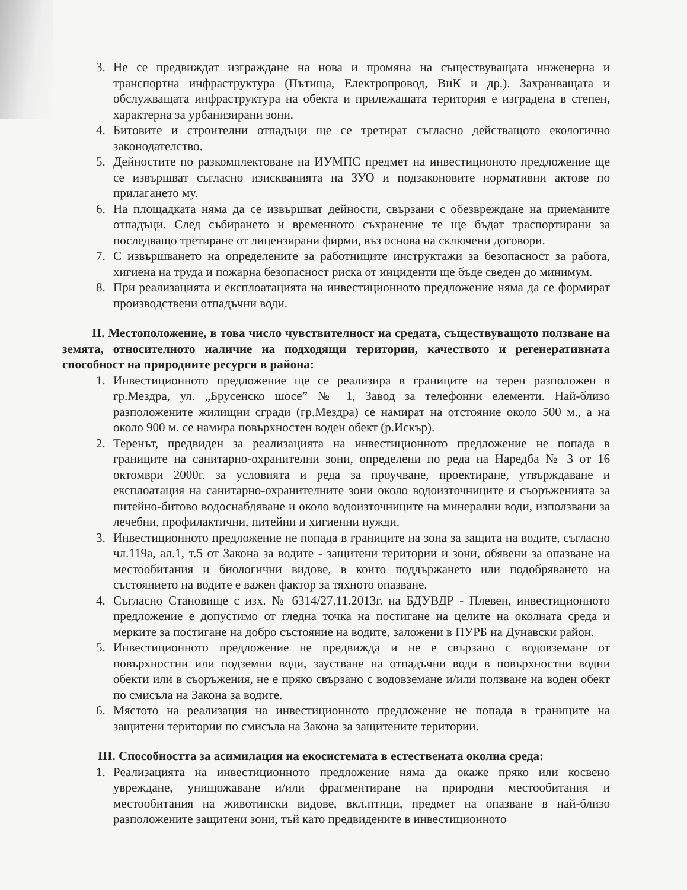3. Не се предвиждат изграждане на нова и промяна на съществуващата инженерна и транспортна инфраструктура (Пътища, Електропровод, ВиК и др.). Захранващата и обслужващата инфраструктура на обекта и прилежащата територия е изградена в степен, характерна за урбанизирани зони.
4. Битовите и строителни отпадъци ще се третират съгласно действащото екологично законодателство.
5. Дейностите по разкомплектоване на ИУМПС предмет на инвестиционото предложение ще се извършват съгласно изискванията на ЗУО и подзаконовите нормативни актове по прилагането му.
6. На площадката няма да се извършват дейности, свързани с обезвреждане на приеманите отпадъци. След събирането и временното съхранение те ще бъдат траспортирани за последващо третиране от лицензирани фирми, въз основа на сключени договори.
7. С извършването на определените за работниците инструктажи за безопасност за работа, хигиена на труда и пожарна безопасност риска от инциденти ще бъде сведен до минимум.
8. При реализацията и експлоатацията на инвестиционното предложение няма да се формират производствени отпадъчни води.
II. Местоположение, в това число чувствителност на средата, съществуващото ползване на земята, относителното наличие на подходящи територии, качеството и регенеративната способност на природните ресурси в района:
1. Инвестиционното предложение ще се реализира в границите на терен разположен в гр.Мездра, ул. „Брусенско шосе” № 1, Завод за телефонни елементи. Най-близо разположените жилищни сгради (гр.Мездра) се намират на отстояние около 500 м., а на около 900 м. се намира повърхностен воден обект (р.Искър).
2. Теренът, предвиден за реализацията на инвестиционното предложение не попада в границите на санитарно-охранителни зони, определени по реда на Наредба № 3 от 16 октомври 2000г. за условията и реда за проучване, проектиране, утвърждаване и експлоатация на санитарно-охранителните зони около водоизточниците и съоръженията за питейно-битово водоснабдяване и около водоизточниците на минерални води, използвани за лечебни, профилактични, питейни и хигиенни нужди.
3. Инвестиционното предложение не попада в границите на зона за защита на водите, съгласно чл.119а, ал.1, т.5 от Закона за водите - защитени територии и зони, обявени за опазване на местообитания и биологични видове, в които поддържането или подобряването на състоянието на водите е важен фактор за тяхното опазване.
4. Съгласно Становище с изх. № 6314/27.11.2013г. на БДУВДР - Плевен, инвестиционното предложение е допустимо от гледна точка на постигане на целите на околната среда и мерките за постигане на добро състояние на водите, заложени в ПУРБ на Дунавски район.
5. Инвестиционното предложение не предвижда и не е свързано с водовземане от повърхностни или подземни води, заустване на отпадъчни води в повърхностни водни обекти или в съоръжения, не е пряко свързано с водовземане и/или ползване на воден обект по смисъла на Закона за водите.
6. Мястото на реализация на инвестиционното предложение не попада в границите на защитени територии по смисъла на Закона за защитените територии.
III. Способността за асимилация на екосистемата в естествената околна среда:
1. Реализацията на инвестиционното предложение няма да окаже пряко или косвено увреждане, унищожаване и/или фрагментиране на природни местообитания и местообитания на животински видове, вкл.птици, предмет на опазване в най-близо разположените защитени зони, тъй като предвидените в инвестиционното